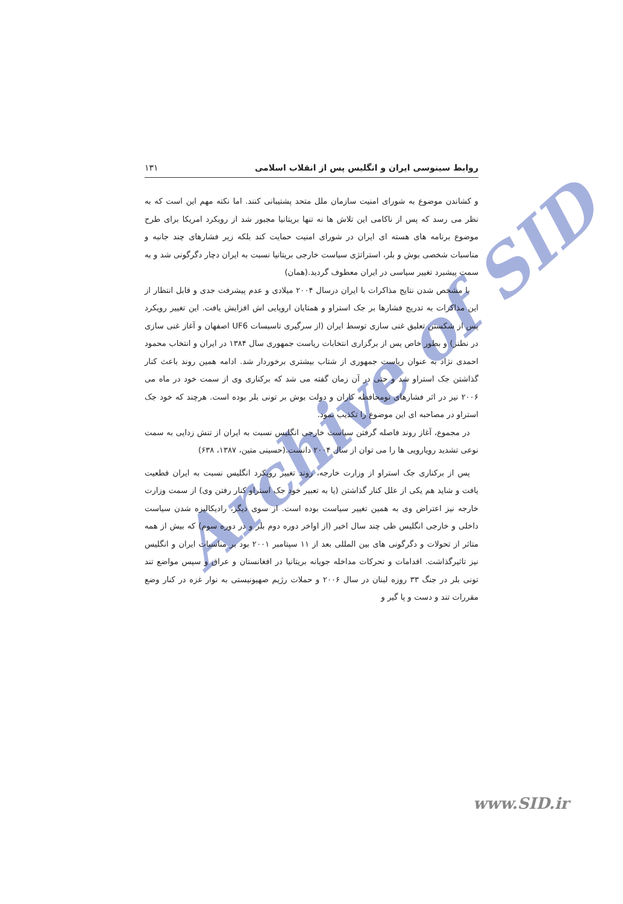Archive of SID
روابط سینوسی ایران و انگلیس پس از انقلاب اسلامی ۱۳۱
و کشاندن موضوع به شورای امنیت سازمان ملل متحد پشتیبانی کنند. اما نکته مهم این است که به نظر می رسد که پس از ناکامی این تلاش ها نه تنها بریتانیا مجبور شد از رویکرد امریکا برای طرح موضوع برنامه های هسته ای ایران در شورای امنیت حمایت کند بلکه زیر فشارهای چند جانبه و مناسبات شخصی بوش و بلر، استراتژی سیاست خارجی بریتانیا نسبت به ایران دچار دگرگونی شد و به سمت پیشبرد تغییر سیاسی در ایران معطوف گردید.(همان)
با مشخص شدن نتایج مذاکرات با ایران درسال ۲۰۰۴ میلادی و عدم پیشرفت جدی و قابل انتظار از این مذاکرات به تدریج فشارها بر جک استراو و همتایان اروپایی اش افزایش یافت. این تغییر رویکرد پس از شکستن تعلیق غنی سازی توسط ایران (از سرگیری تاسیسات UF6 اصفهان و آغاز غنی سازی در نطنز) و بطور خاص پس از برگزاری انتخابات ریاست جمهوری سال ۱۳۸۴ در ایران و انتخاب محمود احمدی نژاد به عنوان ریاست جمهوری از شتاب بیشتری برخوردار شد. ادامه همین روند باعث کنار گذاشتن جک استراو شد و حتی در آن زمان گفته می شد که برکناری وی از سمت خود در ماه می ۲۰۰۶ نیز در اثر فشارهای نومحافظه کاران و دولت بوش بر تونی بلر بوده است. هرچند که خود جک استراو در مصاحبه ای این موضوع را تکذیب نمود.
در مجموع، آغاز روند فاصله گرفتن سیاست خارجی انگلیس نسبت به ایران از تنش زدایی به سمت نوعی تشدید رویارویی ها را می توان از سال ۲۰۰۴ دانست.(حسینی متین، ۱۳۸۷، ۶۳۸)
پس از برکناری جک استراو از وزارت خارجه، روند تغییر رویکرد انگلیس نسبت به ایران قطعیت یافت و شاید هم یکی از علل کنار گذاشتن (یا به تعبیر خود جک استراو کنار رفتن وی) از سمت وزارت خارجه نیز اعتراض وی به همین تغییر سیاست بوده است. از سوی دیگر، رادیکالیزه شدن سیاست داخلی و خارجی انگلیس طی چند سال اخیر (از اواخر دوره دوم بلر و در دوره سوم) که بیش از همه متاثر از تحولات و دگرگونی های بین المللی بعد از ۱۱ سپتامبر ۲۰۰۱ بود بر مناسبات ایران و انگلیس نیز تاثیرگذاشت. اقدامات و تحرکات مداخله جویانه بریتانیا در افغانستان و عراق و سپس مواضع تند تونی بلر در جنگ ۳۳ روزه لبنان در سال ۲۰۰۶ و حملات رژیم صهیونیستی به نوار غزه در کنار وضع مقررات تند و دست و پا گیر و
www.SID.ir